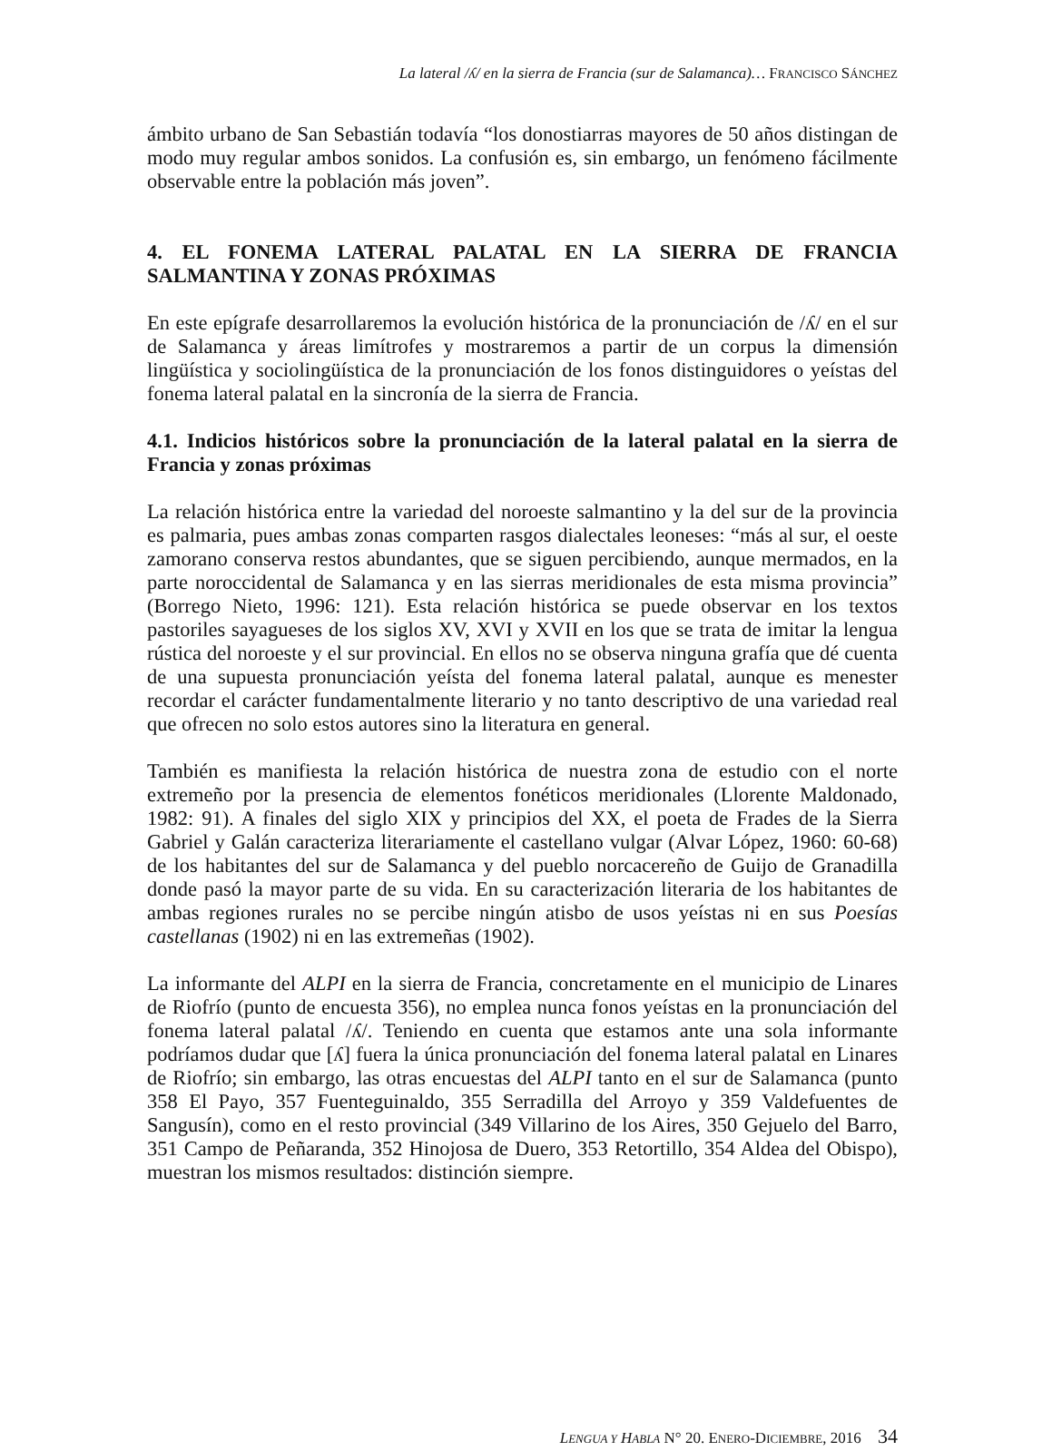La lateral /ʎ/ en la sierra de Francia (sur de Salamanca)… FRANCISCO SÁNCHEZ
ámbito urbano de San Sebastián todavía “los donostiarras mayores de 50 años distingan de modo muy regular ambos sonidos. La confusión es, sin embargo, un fenómeno fácilmente observable entre la población más joven”.
4. EL FONEMA LATERAL PALATAL EN LA SIERRA DE FRANCIA SALMANTINA Y ZONAS PRÓXIMAS
En este epígrafe desarrollaremos la evolución histórica de la pronunciación de /ʎ/ en el sur de Salamanca y áreas limítrofes y mostraremos a partir de un corpus la dimensión lingüística y sociolingüística de la pronunciación de los fonos distinguidores o yeístas del fonema lateral palatal en la sincronía de la sierra de Francia.
4.1. Indicios históricos sobre la pronunciación de la lateral palatal en la sierra de Francia y zonas próximas
La relación histórica entre la variedad del noroeste salmantino y la del sur de la provincia es palmaria, pues ambas zonas comparten rasgos dialectales leoneses: “más al sur, el oeste zamorano conserva restos abundantes, que se siguen percibiendo, aunque mermados, en la parte noroccidental de Salamanca y en las sierras meridionales de esta misma provincia” (Borrego Nieto, 1996: 121). Esta relación histórica se puede observar en los textos pastoriles sayagueses de los siglos XV, XVI y XVII en los que se trata de imitar la lengua rústica del noroeste y el sur provincial. En ellos no se observa ninguna grafía que dé cuenta de una supuesta pronunciación yeísta del fonema lateral palatal, aunque es menester recordar el carácter fundamentalmente literario y no tanto descriptivo de una variedad real que ofrecen no solo estos autores sino la literatura en general.
También es manifiesta la relación histórica de nuestra zona de estudio con el norte extremeño por la presencia de elementos fonéticos meridionales (Llorente Maldonado, 1982: 91). A finales del siglo XIX y principios del XX, el poeta de Frades de la Sierra Gabriel y Galán caracteriza literariamente el castellano vulgar (Alvar López, 1960: 60-68) de los habitantes del sur de Salamanca y del pueblo norcacereño de Guijo de Granadilla donde pasó la mayor parte de su vida. En su caracterización literaria de los habitantes de ambas regiones rurales no se percibe ningún atisbo de usos yeístas ni en sus Poesías castellanas (1902) ni en las extremeñas (1902).
La informante del ALPI en la sierra de Francia, concretamente en el municipio de Linares de Riofrío (punto de encuesta 356), no emplea nunca fonos yeístas en la pronunciación del fonema lateral palatal /ʎ/. Teniendo en cuenta que estamos ante una sola informante podríamos dudar que [ʎ] fuera la única pronunciación del fonema lateral palatal en Linares de Riofrío; sin embargo, las otras encuestas del ALPI tanto en el sur de Salamanca (punto 358 El Payo, 357 Fuenteguinaldo, 355 Serradilla del Arroyo y 359 Valdefuentes de Sangusín), como en el resto provincial (349 Villarino de los Aires, 350 Gejuelo del Barro, 351 Campo de Peñaranda, 352 Hinojosa de Duero, 353 Retortillo, 354 Aldea del Obispo), muestran los mismos resultados: distinción siempre.
LENGUA Y HABLA N° 20. ENERO-DICIEMBRE, 2016 34